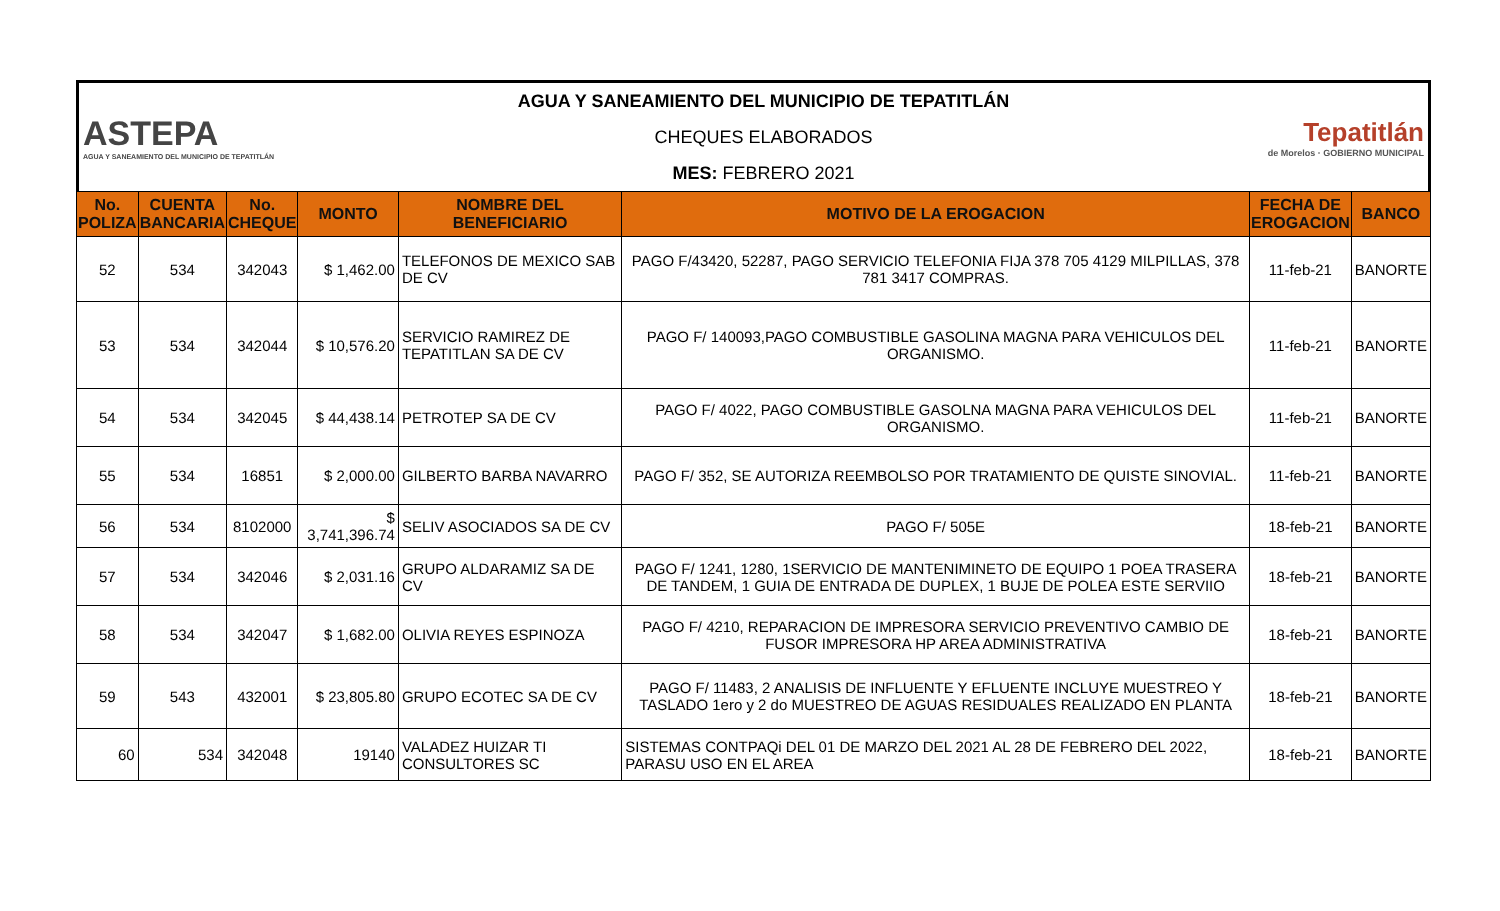ASTEPA
AGUA Y SANEAMIENTO DEL MUNICIPIO DE TEPATITLÁN
AGUA Y SANEAMIENTO DEL MUNICIPIO DE TEPATITLÁN
CHEQUES ELABORADOS
MES: FEBRERO 2021
Tepatitlán
de Morelos · GOBIERNO MUNICIPAL
| No. POLIZA | CUENTA BANCARIA | No. CHEQUE | MONTO | NOMBRE DEL BENEFICIARIO | MOTIVO DE LA EROGACION | FECHA DE EROGACION | BANCO |
| --- | --- | --- | --- | --- | --- | --- | --- |
| 52 | 534 | 342043 | $ 1,462.00 | TELEFONOS DE MEXICO SAB DE CV | PAGO F/43420, 52287, PAGO SERVICIO TELEFONIA FIJA 378 705 4129 MILPILLAS, 378 781 3417 COMPRAS. | 11-feb-21 | BANORTE |
| 53 | 534 | 342044 | $ 10,576.20 | SERVICIO RAMIREZ DE TEPATITLAN SA DE CV | PAGO F/ 140093,PAGO COMBUSTIBLE GASOLINA MAGNA PARA VEHICULOS DEL ORGANISMO. | 11-feb-21 | BANORTE |
| 54 | 534 | 342045 | $ 44,438.14 | PETROTEP SA DE CV | PAGO F/ 4022, PAGO COMBUSTIBLE GASOLNA MAGNA PARA VEHICULOS DEL ORGANISMO. | 11-feb-21 | BANORTE |
| 55 | 534 | 16851 | $ 2,000.00 | GILBERTO BARBA NAVARRO | PAGO F/ 352, SE AUTORIZA REEMBOLSO POR TRATAMIENTO DE QUISTE SINOVIAL. | 11-feb-21 | BANORTE |
| 56 | 534 | 8102000 | $ 3,741,396.74 | SELIV ASOCIADOS SA DE CV | PAGO F/ 505E | 18-feb-21 | BANORTE |
| 57 | 534 | 342046 | $ 2,031.16 | GRUPO ALDARAMIZ SA DE CV | PAGO F/ 1241, 1280, 1SERVICIO DE MANTENIMINETO DE EQUIPO 1 POEA TRASERA DE TANDEM, 1 GUIA DE ENTRADA DE DUPLEX, 1 BUJE DE POLEA ESTE SERVIIO | 18-feb-21 | BANORTE |
| 58 | 534 | 342047 | $ 1,682.00 | OLIVIA REYES ESPINOZA | PAGO F/ 4210, REPARACION DE IMPRESORA SERVICIO PREVENTIVO CAMBIO DE FUSOR IMPRESORA HP AREA ADMINISTRATIVA | 18-feb-21 | BANORTE |
| 59 | 543 | 432001 | $ 23,805.80 | GRUPO ECOTEC SA DE CV | PAGO F/ 11483, 2 ANALISIS DE INFLUENTE Y EFLUENTE INCLUYE MUESTREO Y TASLADO 1ero y 2 do MUESTREO DE AGUAS RESIDUALES REALIZADO EN PLANTA | 18-feb-21 | BANORTE |
| 60 | 534 | 342048 | 19140 | VALADEZ HUIZAR TI CONSULTORES SC | SISTEMAS CONTPAQi DEL 01 DE MARZO DEL 2021 AL 28 DE FEBRERO DEL 2022, PARASU USO EN EL AREA | 18-feb-21 | BANORTE |